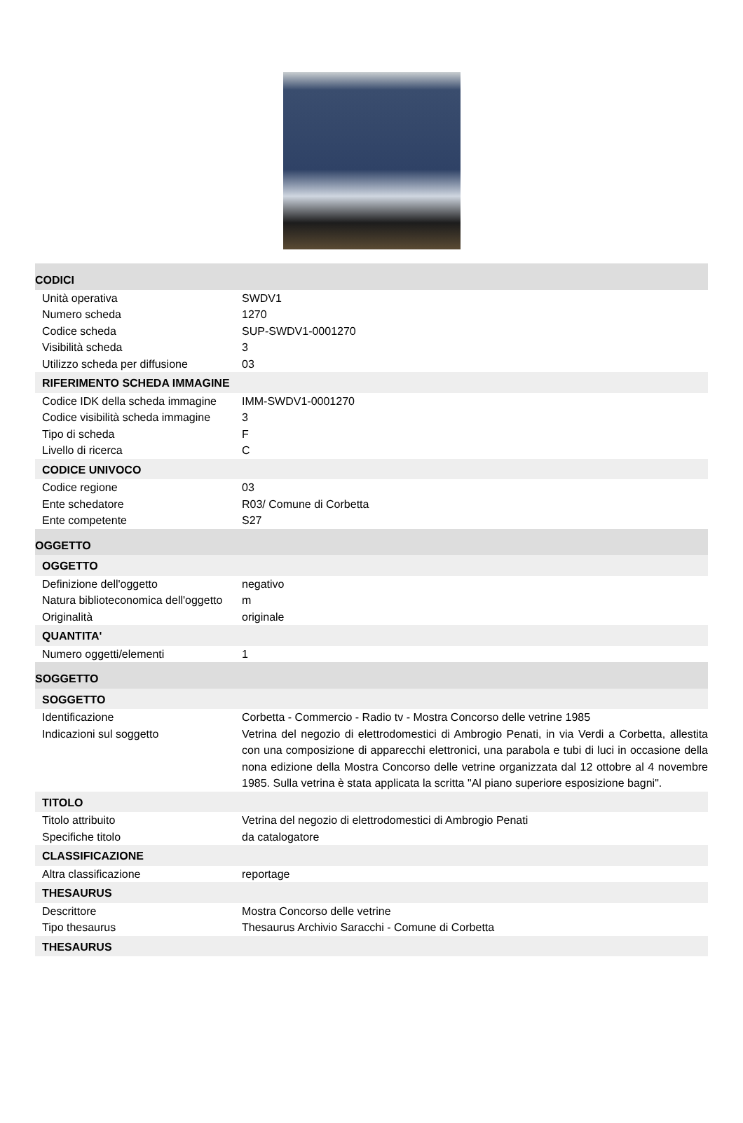| CODICI | |
| Unità operativa | SWDV1 |
| Numero scheda | 1270 |
| Codice scheda | SUP-SWDV1-0001270 |
| Visibilità scheda | 3 |
| Utilizzo scheda per diffusione | 03 |
| RIFERIMENTO SCHEDA IMMAGINE | |
| Codice IDK della scheda immagine | IMM-SWDV1-0001270 |
| Codice visibilità scheda immagine | 3 |
| Tipo di scheda | F |
| Livello di ricerca | C |
| CODICE UNIVOCO | |
| Codice regione | 03 |
| Ente schedatore | R03/ Comune di Corbetta |
| Ente competente | S27 |
| OGGETTO | |
| OGGETTO | |
| Definizione dell'oggetto | negativo |
| Natura biblioteconomica dell'oggetto | m |
| Originalità | originale |
| QUANTITA' | |
| Numero oggetti/elementi | 1 |
| SOGGETTO | |
| SOGGETTO | |
| Identificazione | Corbetta - Commercio - Radio tv - Mostra Concorso delle vetrine 1985 |
| Indicazioni sul soggetto | Vetrina del negozio di elettrodomestici di Ambrogio Penati, in via Verdi a Corbetta, allestita con una composizione di apparecchi elettronici, una parabola e tubi di luci in occasione della nona edizione della Mostra Concorso delle vetrine organizzata dal 12 ottobre al 4 novembre 1985. Sulla vetrina è stata applicata la scritta "Al piano superiore esposizione bagni". |
| TITOLO | |
| Titolo attribuito | Vetrina del negozio di elettrodomestici di Ambrogio Penati |
| Specifiche titolo | da catalogatore |
| CLASSIFICAZIONE | |
| Altra classificazione | reportage |
| THESAURUS | |
| Descrittore | Mostra Concorso delle vetrine |
| Tipo thesaurus | Thesaurus Archivio Saracchi - Comune di Corbetta |
| THESAURUS | |